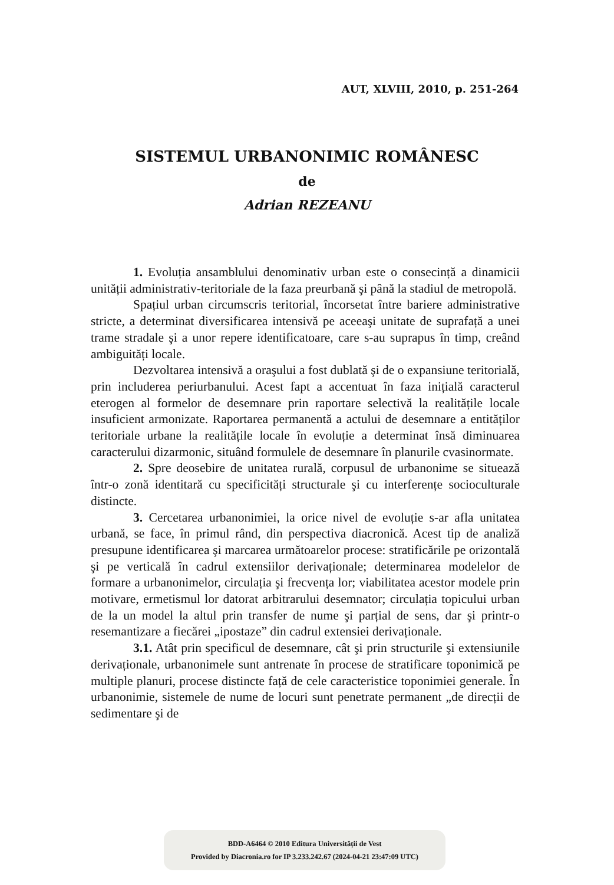AUT, XLVIII, 2010, p. 251-264
SISTEMUL URBANONIMIC ROMÂNESC
de
Adrian REZEANU
1. Evoluția ansamblului denominativ urban este o consecință a dinamicii unității administrativ-teritoriale de la faza preurbană şi până la stadiul de metropolă.
Spațiul urban circumscris teritorial, încorsetat între bariere administrative stricte, a determinat diversificarea intensivă pe aceeaşi unitate de suprafață a unei trame stradale şi a unor repere identificatoare, care s-au suprapus în timp, creând ambiguități locale.
Dezvoltarea intensivă a oraşului a fost dublată şi de o expansiune teritorială, prin includerea periurbanului. Acest fapt a accentuat în faza inițială caracterul eterogen al formelor de desemnare prin raportare selectivă la realitățile locale insuficient armonizate. Raportarea permanentă a actului de desemnare a entităților teritoriale urbane la realitățile locale în evoluție a determinat însă diminuarea caracterului dizarmonic, situând formulele de desemnare în planurile cvasinormate.
2. Spre deosebire de unitatea rurală, corpusul de urbanonime se situează într-o zonă identitară cu specificități structurale şi cu interferențe socioculturale distincte.
3. Cercetarea urbanonimiei, la orice nivel de evoluție s-ar afla unitatea urbană, se face, în primul rând, din perspectiva diacronică. Acest tip de analiză presupune identificarea şi marcarea următoarelor procese: stratificările pe orizontală şi pe verticală în cadrul extensiilor derivaționale; determinarea modelelor de formare a urbanonimelor, circulația şi frecvența lor; viabilitatea acestor modele prin motivare, ermetismul lor datorat arbitrarului desemnator; circulația topicului urban de la un model la altul prin transfer de nume şi parțial de sens, dar şi printr-o resemantizare a fiecărei „ipostaze” din cadrul extensiei derivaționale.
3.1. Atât prin specificul de desemnare, cât şi prin structurile şi extensiunile derivaționale, urbanonimele sunt antrenate în procese de stratificare toponimică pe multiple planuri, procese distincte față de cele caracteristice toponimiei generale. În urbanonimie, sistemele de nume de locuri sunt penetrate permanent „de direcții de sedimentare şi de
BDD-A6464 © 2010 Editura Universității de Vest
Provided by Diacronia.ro for IP 3.233.242.67 (2024-04-21 23:47:09 UTC)